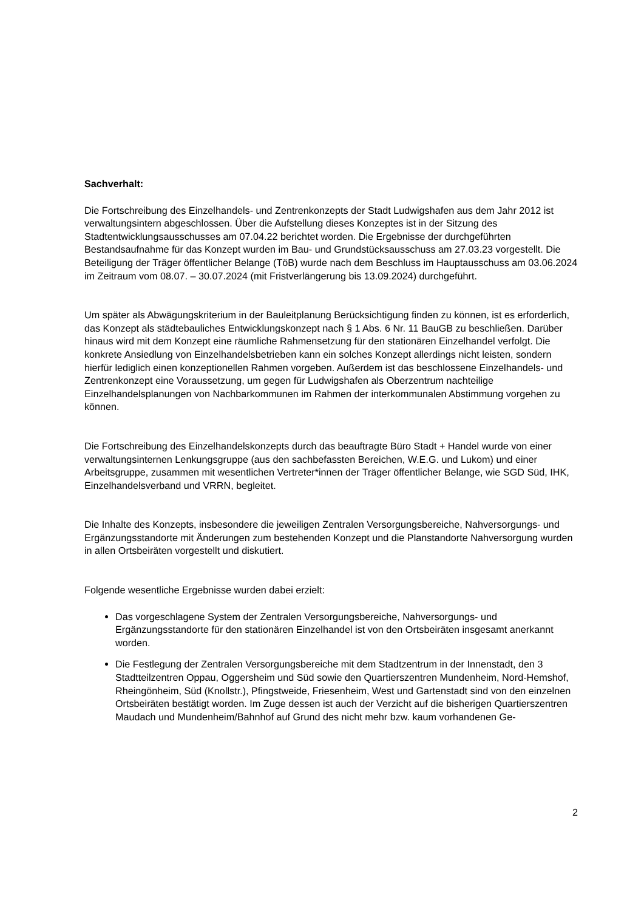Sachverhalt:
Die Fortschreibung des Einzelhandels- und Zentrenkonzepts der Stadt Ludwigshafen aus dem Jahr 2012 ist verwaltungsintern abgeschlossen. Über die Aufstellung dieses Konzeptes ist in der Sitzung des Stadtentwicklungsausschusses am 07.04.22 berichtet worden. Die Ergebnisse der durchgeführten Bestandsaufnahme für das Konzept wurden im Bau- und Grundstücksausschuss am 27.03.23 vorgestellt. Die Beteiligung der Träger öffentlicher Belange (TöB) wurde nach dem Beschluss im Hauptausschuss am 03.06.2024 im Zeitraum vom 08.07. – 30.07.2024 (mit Fristverlängerung bis 13.09.2024) durchgeführt.
Um später als Abwägungskriterium in der Bauleitplanung Berücksichtigung finden zu können, ist es erforderlich, das Konzept als städtebauliches Entwicklungskonzept nach § 1 Abs. 6 Nr. 11 BauGB zu beschließen. Darüber hinaus wird mit dem Konzept eine räumliche Rahmensetzung für den stationären Einzelhandel verfolgt. Die konkrete Ansiedlung von Einzelhandelsbetrieben kann ein solches Konzept allerdings nicht leisten, sondern hierfür lediglich einen konzeptionellen Rahmen vorgeben. Außerdem ist das beschlossene Einzelhandels- und Zentrenkonzept eine Voraussetzung, um gegen für Ludwigshafen als Oberzentrum nachteilige Einzelhandelsplanungen von Nachbarkommunen im Rahmen der interkommunalen Abstimmung vorgehen zu können.
Die Fortschreibung des Einzelhandelskonzepts durch das beauftragte Büro Stadt + Handel wurde von einer verwaltungsinternen Lenkungsgruppe (aus den sachbefassten Bereichen, W.E.G. und Lukom) und einer Arbeitsgruppe, zusammen mit wesentlichen Vertreter*innen der Träger öffentlicher Belange, wie SGD Süd, IHK, Einzelhandelsverband und VRRN, begleitet.
Die Inhalte des Konzepts, insbesondere die jeweiligen Zentralen Versorgungsbereiche, Nahversorgungs- und Ergänzungsstandorte mit Änderungen zum bestehenden Konzept und die Planstandorte Nahversorgung wurden in allen Ortsbeiräten vorgestellt und diskutiert.
Folgende wesentliche Ergebnisse wurden dabei erzielt:
Das vorgeschlagene System der Zentralen Versorgungsbereiche, Nahversorgungs- und Ergänzungsstandorte für den stationären Einzelhandel ist von den Ortsbeiräten insgesamt anerkannt worden.
Die Festlegung der Zentralen Versorgungsbereiche mit dem Stadtzentrum in der Innenstadt, den 3 Stadtteilzentren Oppau, Oggersheim und Süd sowie den Quartierszentren Mundenheim, Nord-Hemshof, Rheingönheim, Süd (Knollstr.), Pfingstweide, Friesenheim, West und Gartenstadt sind von den einzelnen Ortsbeiräten bestätigt worden. Im Zuge dessen ist auch der Verzicht auf die bisherigen Quartierszentren Maudach und Mundenheim/Bahnhof auf Grund des nicht mehr bzw. kaum vorhandenen Ge-
2